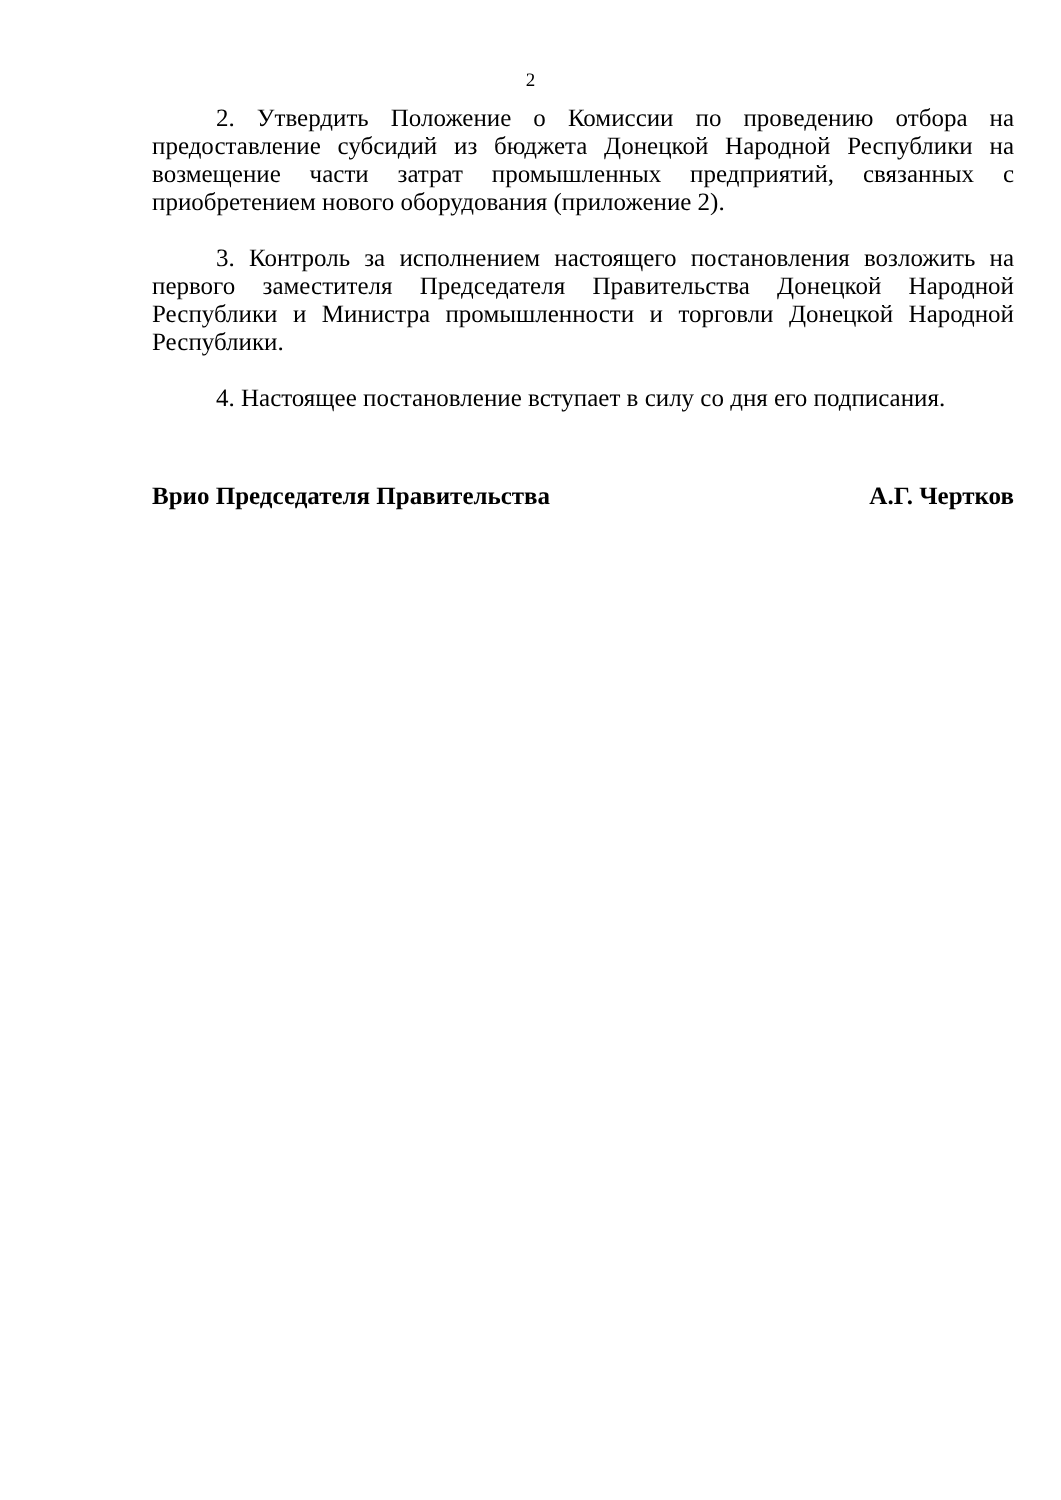2
2. Утвердить Положение о Комиссии по проведению отбора на предоставление субсидий из бюджета Донецкой Народной Республики на возмещение части затрат промышленных предприятий, связанных с приобретением нового оборудования (приложение 2).
3. Контроль за исполнением настоящего постановления возложить на первого заместителя Председателя Правительства Донецкой Народной Республики и Министра промышленности и торговли Донецкой Народной Республики.
4. Настоящее постановление вступает в силу со дня его подписания.
Врио Председателя Правительства А.Г. Чертков